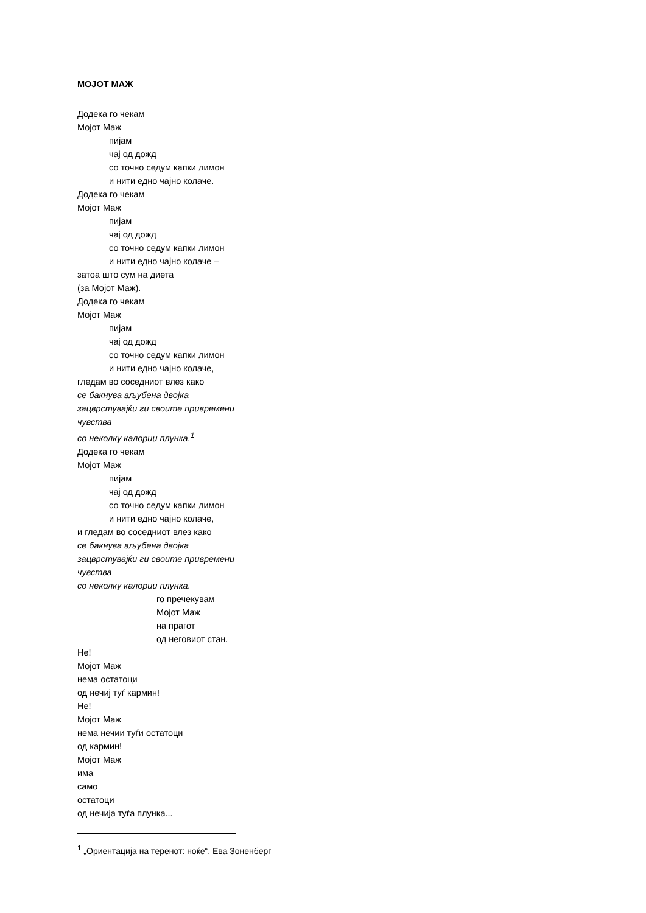МОЈОТ МАЖ
Додека го чекам
Мојот Маж
пијам
чај од дожд
со точно седум капки лимон
и нити едно чајно колаче.
Додека го чекам
Мојот Маж
пијам
чај од дожд
со точно седум капки лимон
и нити едно чајно колаче –
затоа што сум на диета
(за Мојот Маж).
Додека го чекам
Мојот Маж
пијам
чај од дожд
со точно седум капки лимон
и нити едно чајно колаче,
гледам во соседниот влез како
се бакнува вљубена двојка
зацврстувајќи ги своите привремени
чувства
со неколку калории плунка.<sup>1</sup>
Додека го чекам
Мојот Маж
пијам
чај од дожд
со точно седум капки лимон
и нити едно чајно колаче,
и гледам во соседниот влез како
се бакнува вљубена двојка
зацврстувајќи ги своите привремени
чувства
со неколку калории плунка.
го пречекувам
Мојот Маж
на прагот
од неговиот стан.
Не!
Мојот Маж
нема остатоци
од нечиј туѓ кармин!
Не!
Мојот Маж
нема нечии туѓи остатоци
од кармин!
Мојот Маж
има
само
остатоци
од нечија туѓа плунка...
<sup>1</sup> „Ориентација на теренот: ноќе“, Ева Зоненберг